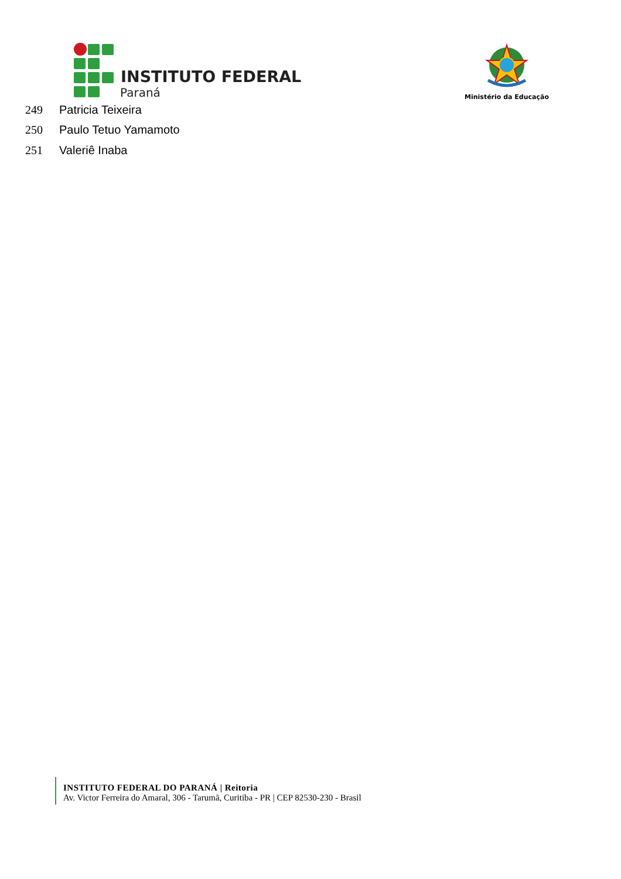INSTITUTO FEDERAL
Paraná
Ministério da Educação
| 249 | Patricia Teixeira |
| 250 | Paulo Tetuo Yamamoto |
| 251 | Valeriê Inaba |
INSTITUTO FEDERAL DO PARANÁ | Reitoria
Av. Victor Ferreira do Amaral, 306 - Tarumã, Curitiba - PR | CEP 82530-230 - Brasil